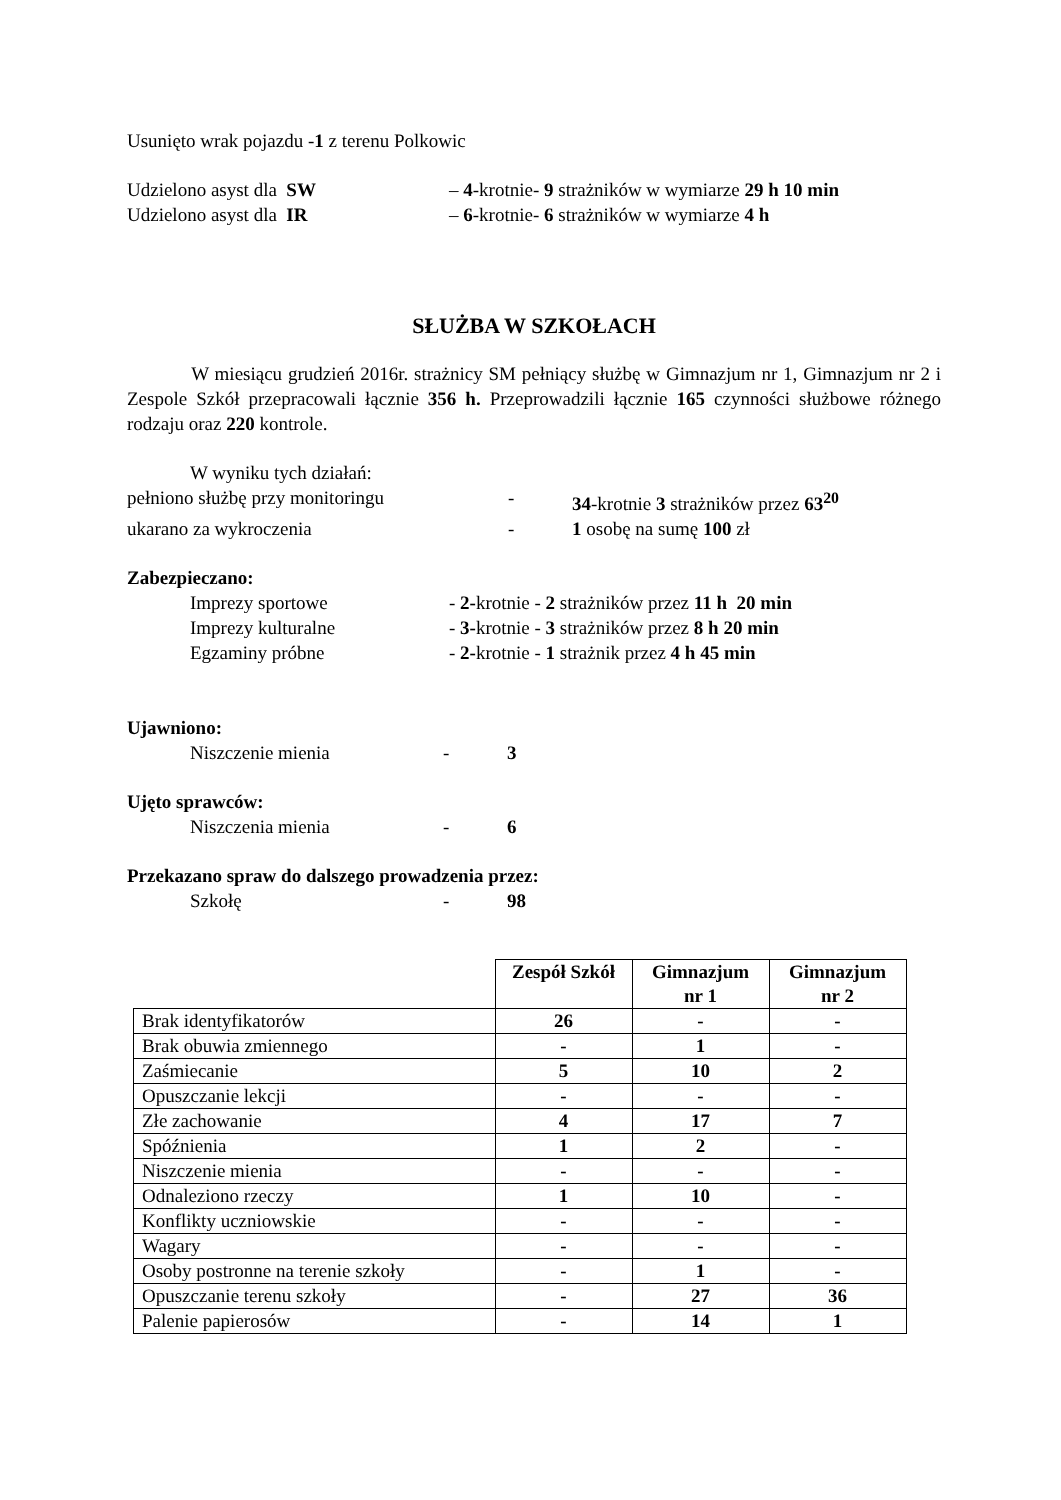Usunięto wrak pojazdu -1 z terenu Polkowic
Udzielono asyst dla SW – 4-krotnie- 9 strażników w wymiarze 29 h 10 min
Udzielono asyst dla IR – 6-krotnie- 6 strażników w wymiarze 4 h
SŁUŻBA W SZKOŁACH
W miesiącu grudzień 2016r. strażnicy SM pełniący służbę w Gimnazjum nr 1, Gimnazjum nr 2 i Zespole Szkół przepracowali łącznie 356 h. Przeprowadzili łącznie 165 czynności służbowe różnego rodzaju oraz 220 kontrole.
W wyniku tych działań:
pełniono służbę przy monitoringu - 34-krotnie 3 strażników przez 63<sup>20</sup>
ukarano za wykroczenia - 1 osobę na sumę 100 zł
Zabezpieczano:
Imprezy sportowe - 2-krotnie - 2 strażników przez 11 h 20 min
Imprezy kulturalne - 3-krotnie - 3 strażników przez 8 h 20 min
Egzaminy próbne - 2-krotnie - 1 strażnik przez 4 h 45 min
Ujawniono:
Niszczenie mienia - 3
Ujęto sprawców:
Niszczenia mienia - 6
Przekazano spraw do dalszego prowadzenia przez:
Szkołę - 98
| | Zespół Szkół | Gimnazjum nr 1 | Gimnazjum nr 2 |
| --- | --- | --- | --- |
| Brak identyfikatorów | 26 | - | - |
| Brak obuwia zmiennego | - | 1 | - |
| Zaśmiecanie | 5 | 10 | 2 |
| Opuszczanie lekcji | - | - | - |
| Złe zachowanie | 4 | 17 | 7 |
| Spóźnienia | 1 | 2 | - |
| Niszczenie mienia | - | - | - |
| Odnaleziono rzeczy | 1 | 10 | - |
| Konflikty uczniowskie | - | - | - |
| Wagary | - | - | - |
| Osoby postronne na terenie szkoły | - | 1 | - |
| Opuszczanie terenu szkoły | - | 27 | 36 |
| Palenie papierosów | - | 14 | 1 |